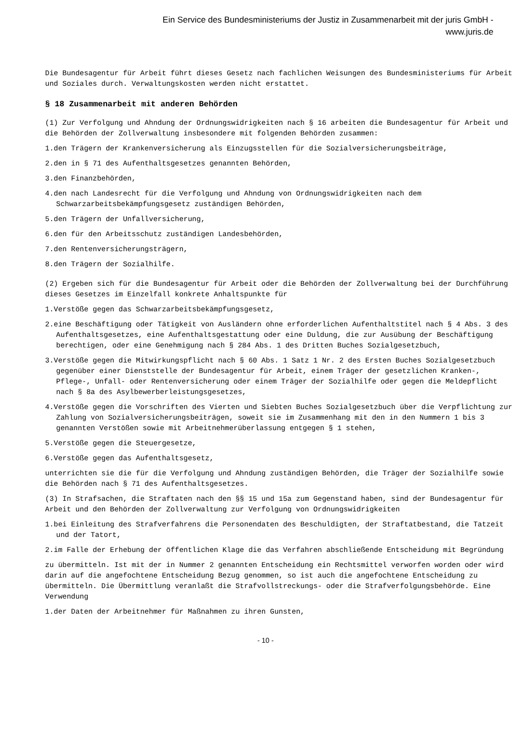Ein Service des Bundesministeriums der Justiz in Zusammenarbeit mit der juris GmbH -
www.juris.de
Die Bundesagentur für Arbeit führt dieses Gesetz nach fachlichen Weisungen des Bundesministeriums für Arbeit und Soziales durch. Verwaltungskosten werden nicht erstattet.
§ 18 Zusammenarbeit mit anderen Behörden
(1) Zur Verfolgung und Ahndung der Ordnungswidrigkeiten nach § 16 arbeiten die Bundesagentur für Arbeit und die Behörden der Zollverwaltung insbesondere mit folgenden Behörden zusammen:
1.den Trägern der Krankenversicherung als Einzugsstellen für die Sozialversicherungsbeiträge,
2.den in § 71 des Aufenthaltsgesetzes genannten Behörden,
3.den Finanzbehörden,
4.den nach Landesrecht für die Verfolgung und Ahndung von Ordnungswidrigkeiten nach dem Schwarzarbeitsbekämpfungsgesetz zuständigen Behörden,
5.den Trägern der Unfallversicherung,
6.den für den Arbeitsschutz zuständigen Landesbehörden,
7.den Rentenversicherungsträgern,
8.den Trägern der Sozialhilfe.
(2) Ergeben sich für die Bundesagentur für Arbeit oder die Behörden der Zollverwaltung bei der Durchführung dieses Gesetzes im Einzelfall konkrete Anhaltspunkte für
1.Verstöße gegen das Schwarzarbeitsbekämpfungsgesetz,
2.eine Beschäftigung oder Tätigkeit von Ausländern ohne erforderlichen Aufenthaltstitel nach § 4 Abs. 3 des Aufenthaltsgesetzes, eine Aufenthaltsgestattung oder eine Duldung, die zur Ausübung der Beschäftigung berechtigen, oder eine Genehmigung nach § 284 Abs. 1 des Dritten Buches Sozialgesetzbuch,
3.Verstöße gegen die Mitwirkungspflicht nach § 60 Abs. 1 Satz 1 Nr. 2 des Ersten Buches Sozialgesetzbuch gegenüber einer Dienststelle der Bundesagentur für Arbeit, einem Träger der gesetzlichen Kranken-, Pflege-, Unfall- oder Rentenversicherung oder einem Träger der Sozialhilfe oder gegen die Meldepflicht nach § 8a des Asylbewerberleistungsgesetzes,
4.Verstöße gegen die Vorschriften des Vierten und Siebten Buches Sozialgesetzbuch über die Verpflichtung zur Zahlung von Sozialversicherungsbeiträgen, soweit sie im Zusammenhang mit den in den Nummern 1 bis 3 genannten Verstößen sowie mit Arbeitnehmerüberlassung entgegen § 1 stehen,
5.Verstöße gegen die Steuergesetze,
6.Verstöße gegen das Aufenthaltsgesetz,
unterrichten sie die für die Verfolgung und Ahndung zuständigen Behörden, die Träger der Sozialhilfe sowie die Behörden nach § 71 des Aufenthaltsgesetzes.
(3) In Strafsachen, die Straftaten nach den §§ 15 und 15a zum Gegenstand haben, sind der Bundesagentur für Arbeit und den Behörden der Zollverwaltung zur Verfolgung von Ordnungswidrigkeiten
1.bei Einleitung des Strafverfahrens die Personendaten des Beschuldigten, der Straftatbestand, die Tatzeit und der Tatort,
2.im Falle der Erhebung der öffentlichen Klage die das Verfahren abschließende Entscheidung mit Begründung
zu übermitteln. Ist mit der in Nummer 2 genannten Entscheidung ein Rechtsmittel verworfen worden oder wird darin auf die angefochtene Entscheidung Bezug genommen, so ist auch die angefochtene Entscheidung zu übermitteln. Die Übermittlung veranlaßt die Strafvollstreckungs- oder die Strafverfolgungsbehörde. Eine Verwendung
1.der Daten der Arbeitnehmer für Maßnahmen zu ihren Gunsten,
- 10 -